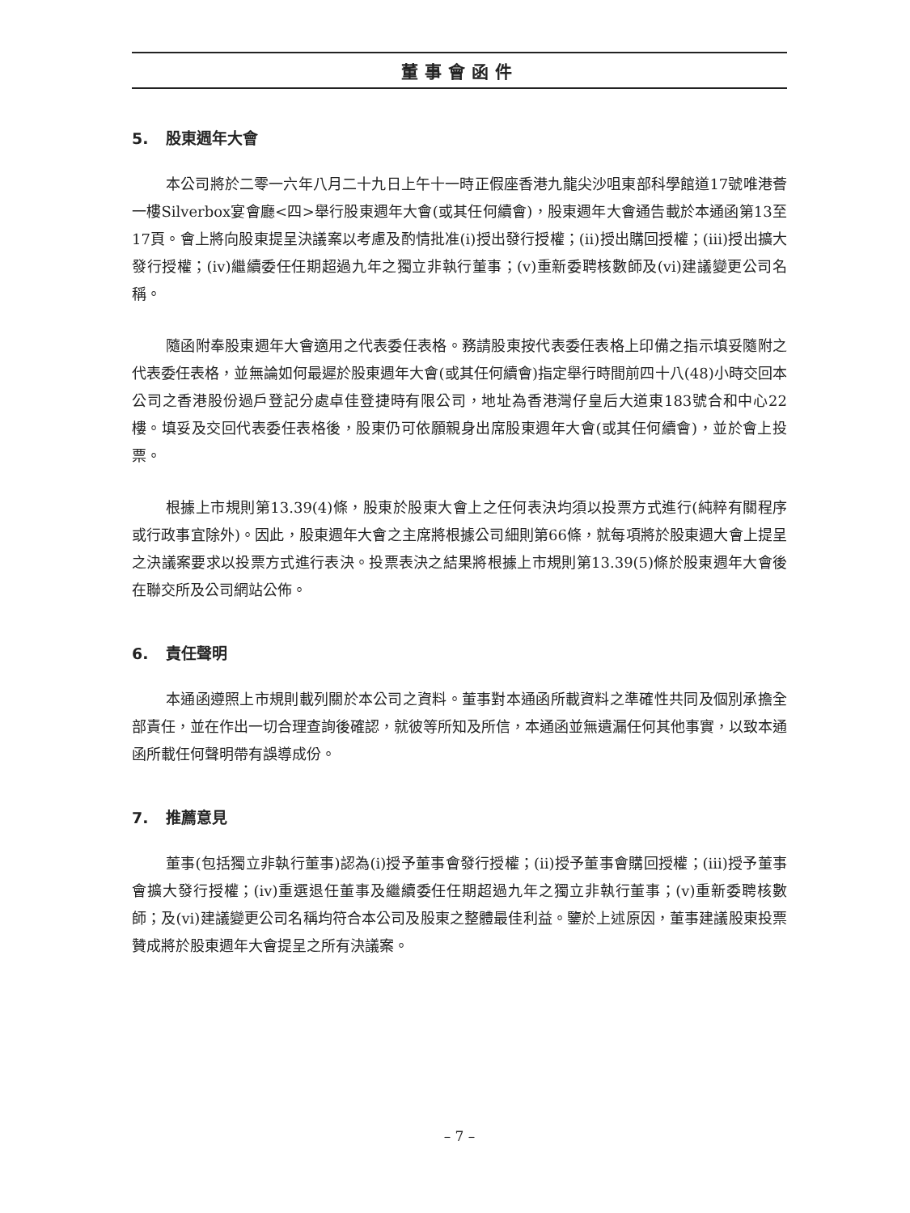董事會函件
5. 股東週年大會
本公司將於二零一六年八月二十九日上午十一時正假座香港九龍尖沙咀東部科學館道17號唯港薈一樓Silverbox宴會廳<四>舉行股東週年大會(或其任何續會)，股東週年大會通告載於本通函第13至17頁。會上將向股東提呈決議案以考慮及酌情批准(i)授出發行授權；(ii)授出購回授權；(iii)授出擴大發行授權；(iv)繼續委任任期超過九年之獨立非執行董事；(v)重新委聘核數師及(vi)建議變更公司名稱。
隨函附奉股東週年大會適用之代表委任表格。務請股東按代表委任表格上印備之指示填妥隨附之代表委任表格，並無論如何最遲於股東週年大會(或其任何續會)指定舉行時間前四十八(48)小時交回本公司之香港股份過戶登記分處卓佳登捷時有限公司，地址為香港灣仔皇后大道東183號合和中心22樓。填妥及交回代表委任表格後，股東仍可依願親身出席股東週年大會(或其任何續會)，並於會上投票。
根據上市規則第13.39(4)條，股東於股東大會上之任何表決均須以投票方式進行(純粹有關程序或行政事宜除外)。因此，股東週年大會之主席將根據公司細則第66條，就每項將於股東週大會上提呈之決議案要求以投票方式進行表決。投票表決之結果將根據上市規則第13.39(5)條於股東週年大會後在聯交所及公司網站公佈。
6. 責任聲明
本通函遵照上市規則載列關於本公司之資料。董事對本通函所載資料之準確性共同及個別承擔全部責任，並在作出一切合理查詢後確認，就彼等所知及所信，本通函並無遺漏任何其他事實，以致本通函所載任何聲明帶有誤導成份。
7. 推薦意見
董事(包括獨立非執行董事)認為(i)授予董事會發行授權；(ii)授予董事會購回授權；(iii)授予董事會擴大發行授權；(iv)重選退任董事及繼續委任任期超過九年之獨立非執行董事；(v)重新委聘核數師；及(vi)建議變更公司名稱均符合本公司及股東之整體最佳利益。鑒於上述原因，董事建議股東投票贊成將於股東週年大會提呈之所有決議案。
– 7 –